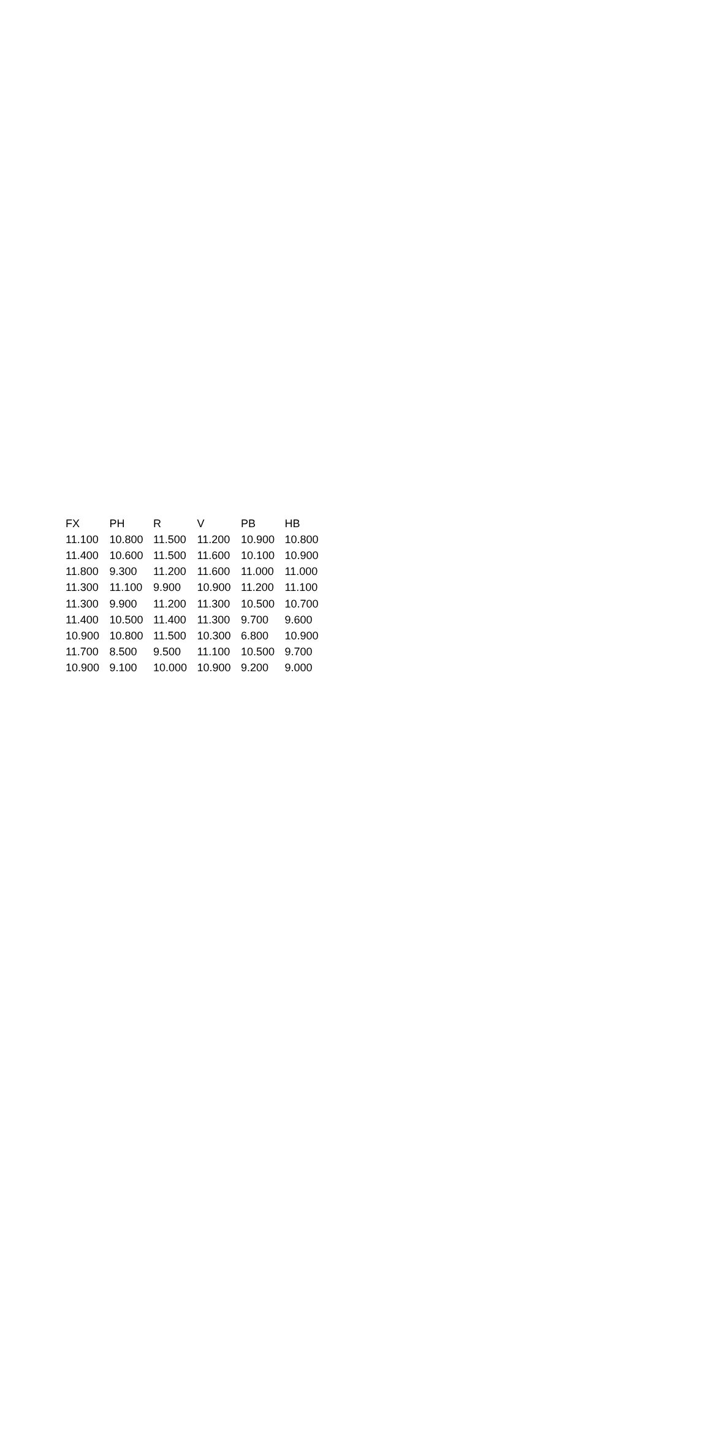| FX | PH | R | V | PB | HB |
| --- | --- | --- | --- | --- | --- |
| 11.100 | 10.800 | 11.500 | 11.200 | 10.900 | 10.800 |
| 11.400 | 10.600 | 11.500 | 11.600 | 10.100 | 10.900 |
| 11.800 | 9.300 | 11.200 | 11.600 | 11.000 | 11.000 |
| 11.300 | 11.100 | 9.900 | 10.900 | 11.200 | 11.100 |
| 11.300 | 9.900 | 11.200 | 11.300 | 10.500 | 10.700 |
| 11.400 | 10.500 | 11.400 | 11.300 | 9.700 | 9.600 |
| 10.900 | 10.800 | 11.500 | 10.300 | 6.800 | 10.900 |
| 11.700 | 8.500 | 9.500 | 11.100 | 10.500 | 9.700 |
| 10.900 | 9.100 | 10.000 | 10.900 | 9.200 | 9.000 |